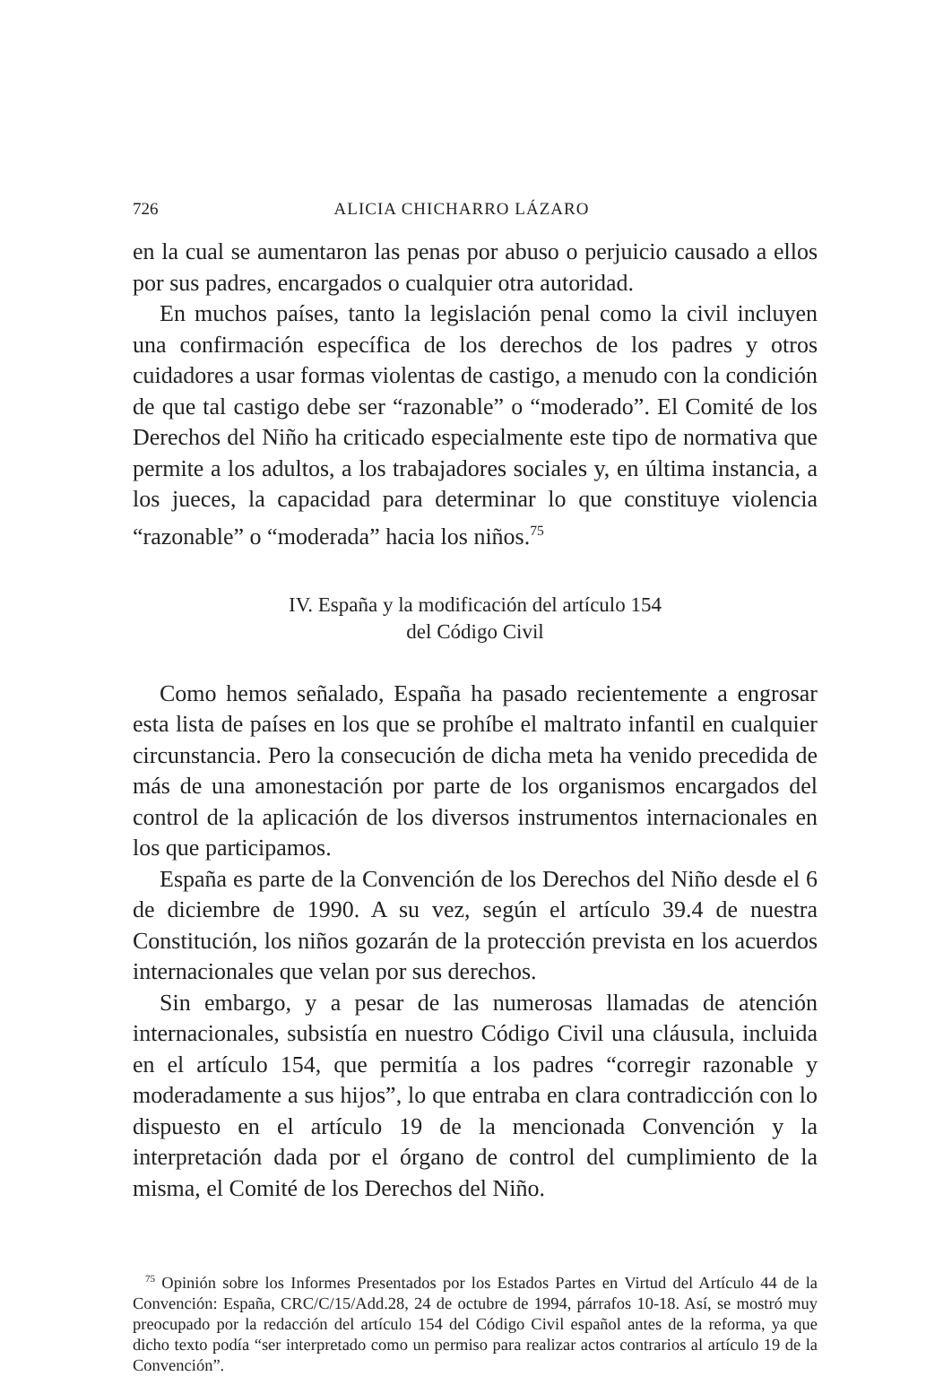726 ALICIA CHICHARRO LÁZARO
en la cual se aumentaron las penas por abuso o perjuicio causado a ellos por sus padres, encargados o cualquier otra autoridad.
En muchos países, tanto la legislación penal como la civil incluyen una confirmación específica de los derechos de los padres y otros cuidadores a usar formas violentas de castigo, a menudo con la condición de que tal castigo debe ser “razonable” o “moderado”. El Comité de los Derechos del Niño ha criticado especialmente este tipo de normativa que permite a los adultos, a los trabajadores sociales y, en última instancia, a los jueces, la capacidad para determinar lo que constituye violencia “razonable” o “moderada” hacia los niños.<sup>75</sup>
IV. España y la modificación del artículo 154
del Código Civil
Como hemos señalado, España ha pasado recientemente a engrosar esta lista de países en los que se prohíbe el maltrato infantil en cualquier circunstancia. Pero la consecución de dicha meta ha venido precedida de más de una amonestación por parte de los organismos encargados del control de la aplicación de los diversos instrumentos internacionales en los que participamos.
España es parte de la Convención de los Derechos del Niño desde el 6 de diciembre de 1990. A su vez, según el artículo 39.4 de nuestra Constitución, los niños gozarán de la protección prevista en los acuerdos internacionales que velan por sus derechos.
Sin embargo, y a pesar de las numerosas llamadas de atención internacionales, subsistía en nuestro Código Civil una cláusula, incluida en el artículo 154, que permitía a los padres “corregir razonable y moderadamente a sus hijos”, lo que entraba en clara contradicción con lo dispuesto en el artículo 19 de la mencionada Convención y la interpretación dada por el órgano de control del cumplimiento de la misma, el Comité de los Derechos del Niño.
<sup>75</sup> Opinión sobre los Informes Presentados por los Estados Partes en Virtud del Artículo 44 de la Convención: España, CRC/C/15/Add.28, 24 de octubre de 1994, párrafos 10-18. Así, se mostró muy preocupado por la redacción del artículo 154 del Código Civil español antes de la reforma, ya que dicho texto podía “ser interpretado como un permiso para realizar actos contrarios al artículo 19 de la Convención”.